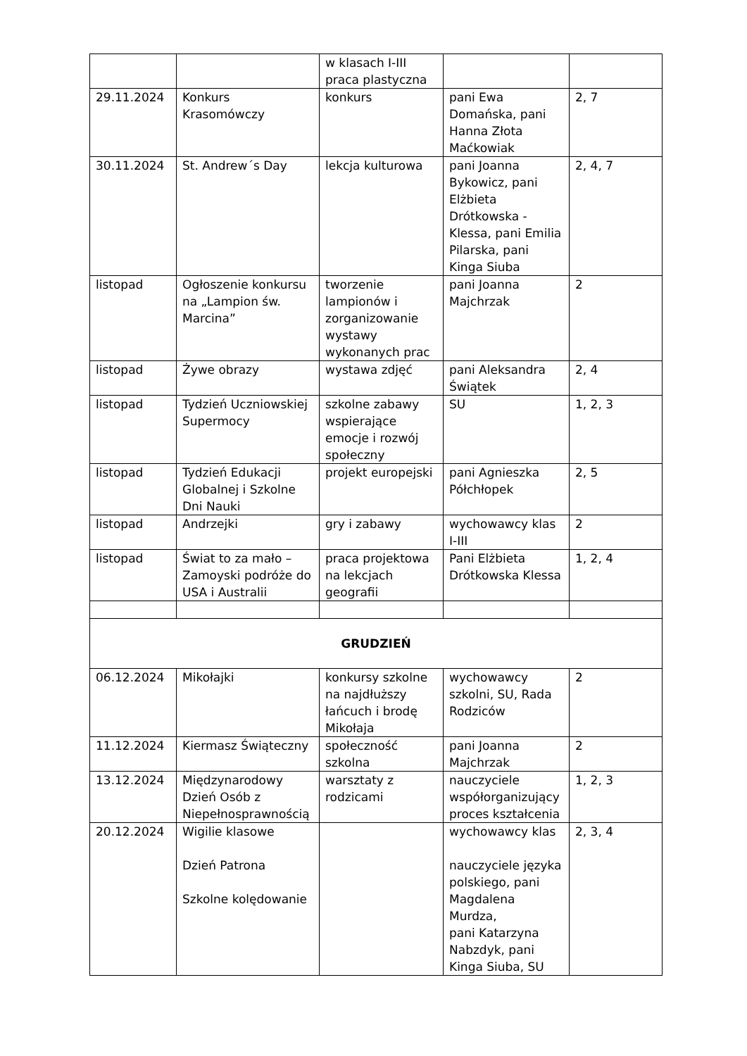| | | w klasach I-III praca plastyczna | | |
| 29.11.2024 | Konkurs Krasomówczy | konkurs | pani Ewa Domańska, pani Hanna Złota Maćkowiak | 2, 7 |
| 30.11.2024 | St. Andrew´s Day | lekcja kulturowa | pani Joanna Bykowicz, pani Elżbieta Drótkowska - Klessa, pani Emilia Pilarska, pani Kinga Siuba | 2, 4, 7 |
| listopad | Ogłoszenie konkursu na „Lampion św. Marcina” | tworzenie lampionów i zorganizowanie wystawy wykonanych prac | pani Joanna Majchrzak | 2 |
| listopad | Żywe obrazy | wystawa zdjęć | pani Aleksandra Świątek | 2, 4 |
| listopad | Tydzień Uczniowskiej Supermocy | szkolne zabawy wspierające emocje i rozwój społeczny | SU | 1, 2, 3 |
| listopad | Tydzień Edukacji Globalnej i Szkolne Dni Nauki | projekt europejski | pani Agnieszka Półchłopek | 2, 5 |
| listopad | Andrzejki | gry i zabawy | wychowawcy klas I-III | 2 |
| listopad | Świat to za mało – Zamoyski podróże do USA i Australii | praca projektowa na lekcjach geografii | Pani Elżbieta Drótkowska Klessa | 1, 2, 4 |
| GRUDZIEŃ | | | | |
| 06.12.2024 | Mikołajki | konkursy szkolne na najdłuższy łańcuch i brodę Mikołaja | wychowawcy szkolni, SU, Rada Rodziców | 2 |
| 11.12.2024 | Kiermasz Świąteczny | społeczność szkolna | pani Joanna Majchrzak | 2 |
| 13.12.2024 | Międzynarodowy Dzień Osób z Niepełnosprawnością | warsztaty z rodzicami | nauczyciele współorganizujący proces kształcenia | 1, 2, 3 |
| 20.12.2024 | Wigilie klasowe Dzień Patrona Szkolne kolędowanie | | wychowawcy klas nauczyciele języka polskiego, pani Magdalena Murdza, pani Katarzyna Nabzdyk, pani Kinga Siuba, SU | 2, 3, 4 |